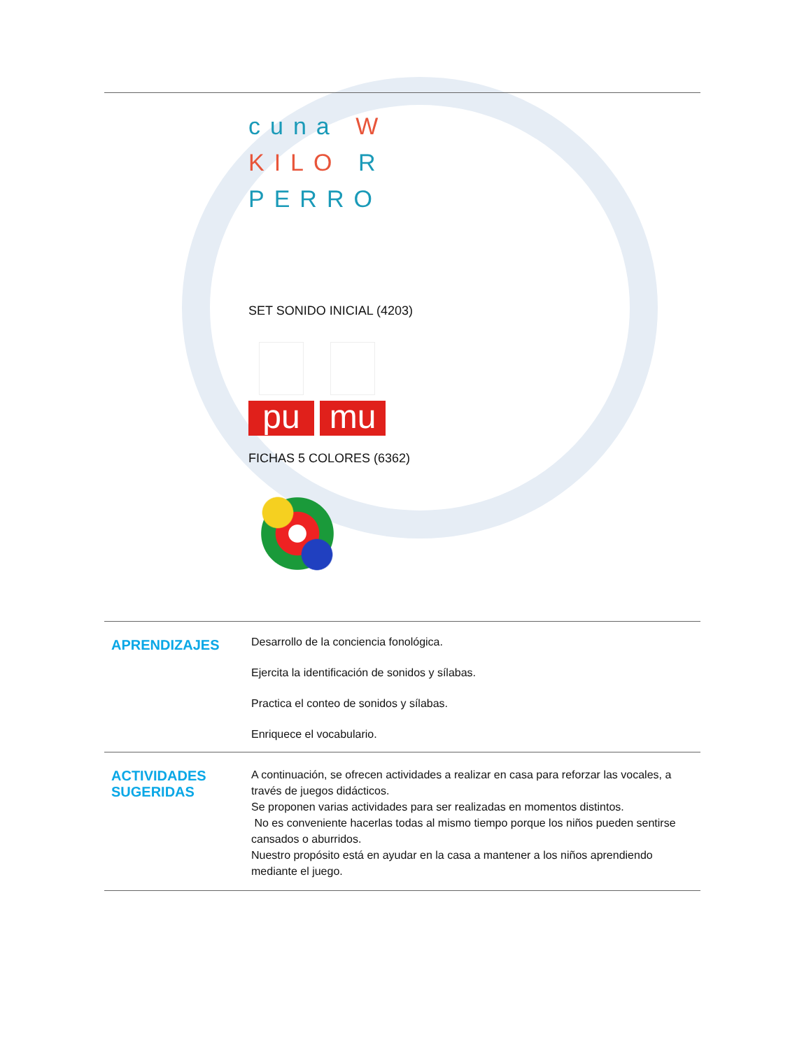cuna W
KILO R
PERRO
SET SONIDO INICIAL (4203)
pu mu
FICHAS 5 COLORES (6362)
| APRENDIZAJES | Desarrollo de la conciencia fonológica. Ejercita la identificación de sonidos y sílabas. Practica el conteo de sonidos y sílabas. Enriquece el vocabulario. |
| ACTIVIDADES SUGERIDAS | A continuación, se ofrecen actividades a realizar en casa para reforzar las vocales, a través de juegos didácticos. Se proponen varias actividades para ser realizadas en momentos distintos. No es conveniente hacerlas todas al mismo tiempo porque los niños pueden sentirse cansados o aburridos. Nuestro propósito está en ayudar en la casa a mantener a los niños aprendiendo mediante el juego. |